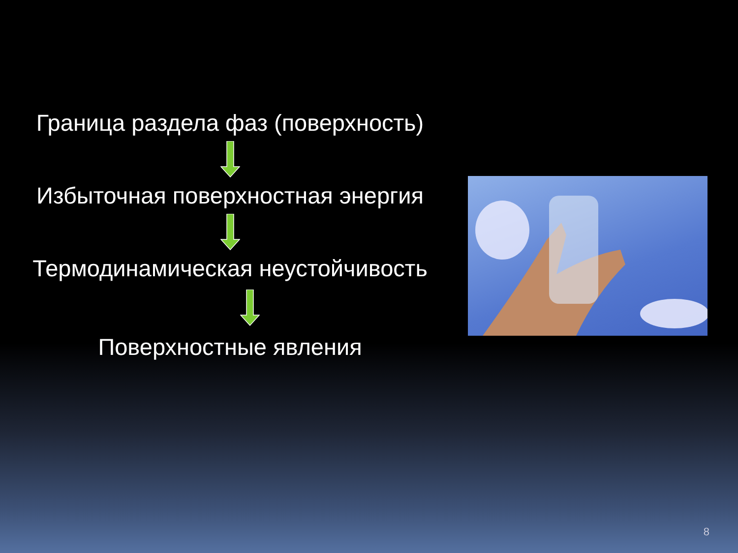Граница раздела фаз (поверхность)
Избыточная поверхностная энергия
Термодинамическая неустойчивость
Поверхностные явления
8